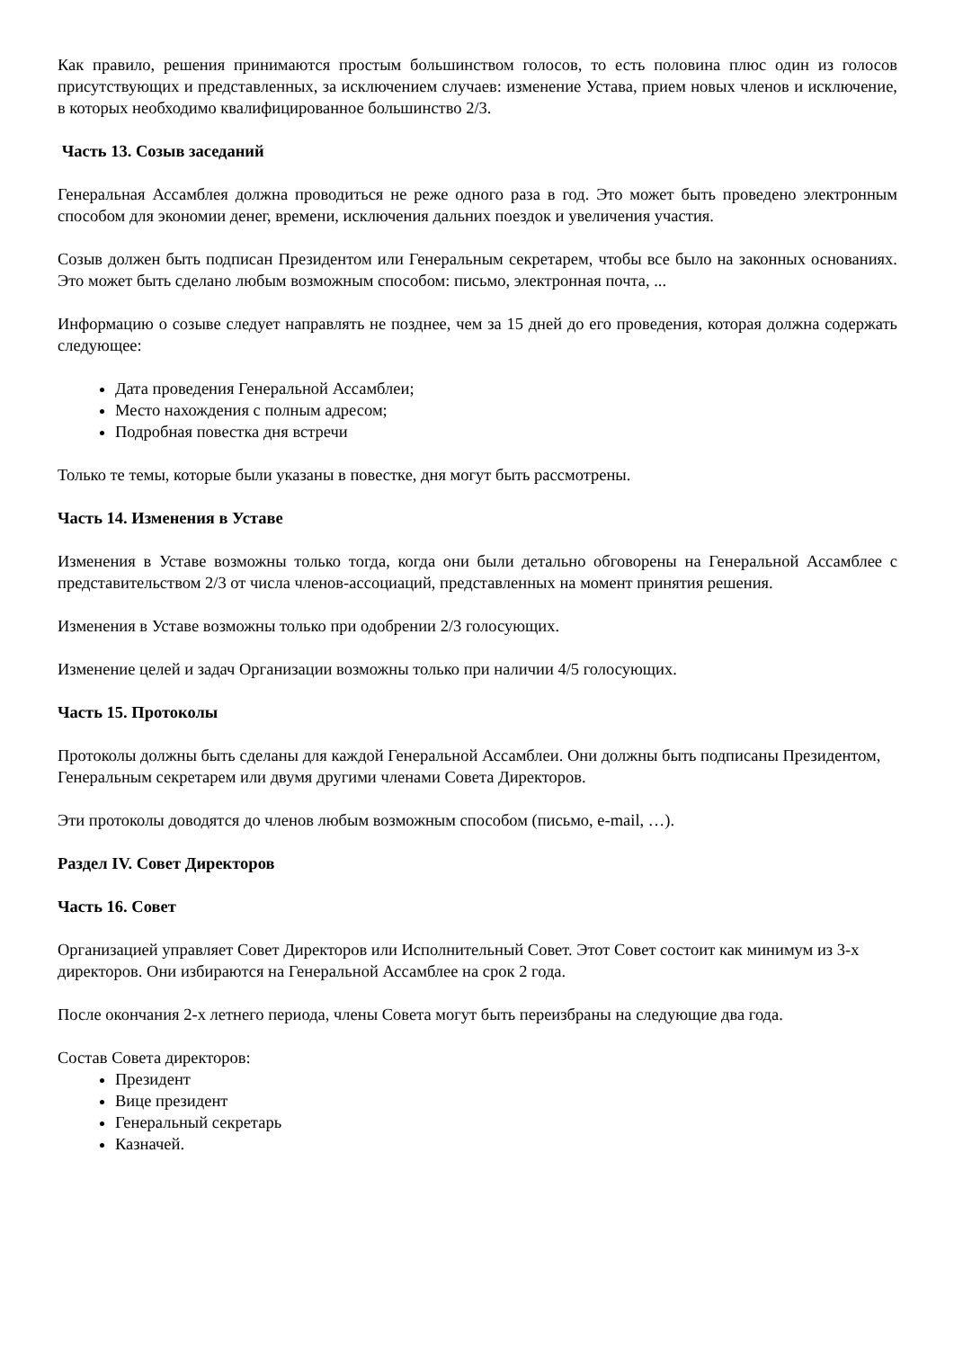Как правило, решения принимаются простым большинством голосов, то есть половина плюс один из голосов присутствующих и представленных, за исключением случаев: изменение Устава, прием новых членов и исключение, в которых необходимо квалифицированное большинство 2/3.
Часть 13. Созыв заседаний
Генеральная Ассамблея должна проводиться не реже одного раза в год. Это может быть проведено электронным способом для экономии денег, времени, исключения дальних поездок и увеличения участия.
Созыв должен быть подписан Президентом или Генеральным секретарем, чтобы все было на законных основаниях. Это может быть сделано любым возможным способом: письмо, электронная почта, ...
Информацию о созыве следует направлять не позднее, чем за 15 дней до его проведения, которая должна содержать следующее:
Дата проведения Генеральной Ассамблеи;
Место нахождения с полным адресом;
Подробная повестка дня встречи
Только те темы, которые были указаны в повестке, дня могут быть рассмотрены.
Часть 14. Изменения в Уставе
Изменения в Уставе возможны только тогда, когда они были детально обговорены на Генеральной Ассамблее с представительством 2/3 от числа членов-ассоциаций, представленных на момент принятия решения.
Изменения в Уставе возможны только при одобрении 2/3 голосующих.
Изменение целей и задач Организации возможны только при наличии 4/5 голосующих.
Часть 15. Протоколы
Протоколы должны быть сделаны для каждой Генеральной Ассамблеи. Они должны быть подписаны Президентом, Генеральным секретарем или двумя другими членами Совета Директоров.
Эти протоколы доводятся до членов любым возможным способом (письмо, e-mail, …).
Раздел IV. Совет Директоров
Часть 16. Совет
Организацией управляет Совет Директоров или Исполнительный Совет. Этот Совет состоит как минимум из 3-х директоров. Они избираются на Генеральной Ассамблее на срок 2 года.
После окончания 2-х летнего периода, члены Совета могут быть переизбраны на следующие два года.
Состав Совета директоров:
Президент
Вице президент
Генеральный секретарь
Казначей.